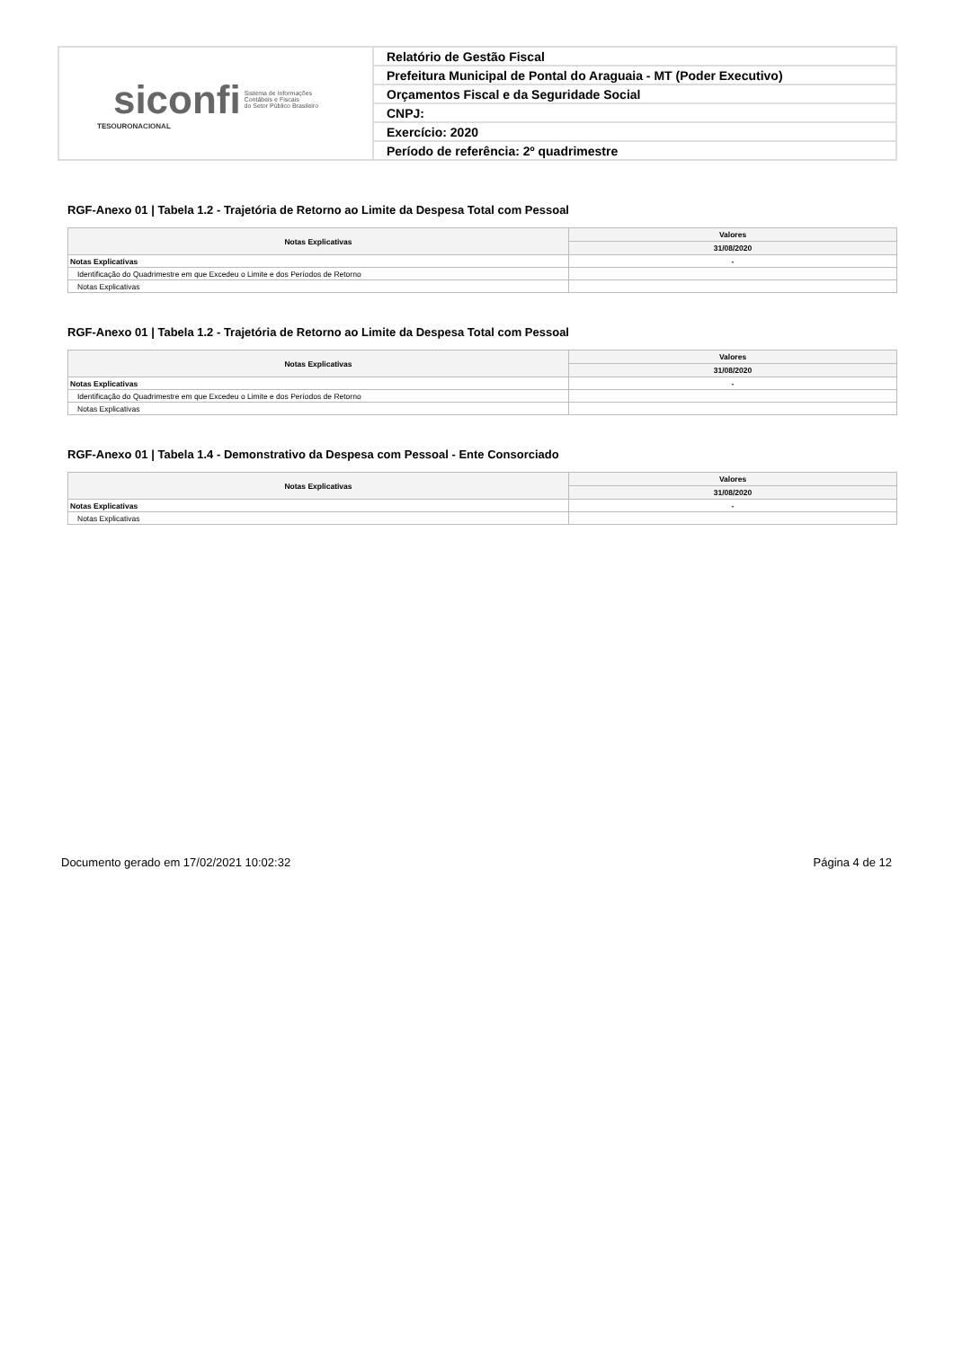| siconfi Sistema de Informações Contábeis e Fiscais do Setor Público Brasileiro TESOURONACIONAL | Relatório de Gestão Fiscal |
| | Prefeitura Municipal de Pontal do Araguaia - MT (Poder Executivo) |
| | Orçamentos Fiscal e da Seguridade Social |
| | CNPJ: |
| | Exercício: 2020 |
| | Período de referência: 2º quadrimestre |
RGF-Anexo 01 | Tabela 1.2 - Trajetória de Retorno ao Limite da Despesa Total com Pessoal
| Notas Explicativas | Valores |
| --- | --- |
| | 31/08/2020 |
| Notas Explicativas | - |
| Identificação do Quadrimestre em que Excedeu o Limite e dos Períodos de Retorno | |
| Notas Explicativas | |
RGF-Anexo 01 | Tabela 1.2 - Trajetória de Retorno ao Limite da Despesa Total com Pessoal
| Notas Explicativas | Valores |
| --- | --- |
| | 31/08/2020 |
| Notas Explicativas | - |
| Identificação do Quadrimestre em que Excedeu o Limite e dos Períodos de Retorno | |
| Notas Explicativas | |
RGF-Anexo 01 | Tabela 1.4 - Demonstrativo da Despesa com Pessoal - Ente Consorciado
| Notas Explicativas | Valores |
| --- | --- |
| | 31/08/2020 |
| Notas Explicativas | - |
| Notas Explicativas | |
Documento gerado em 17/02/2021 10:02:32 Página 4 de 12